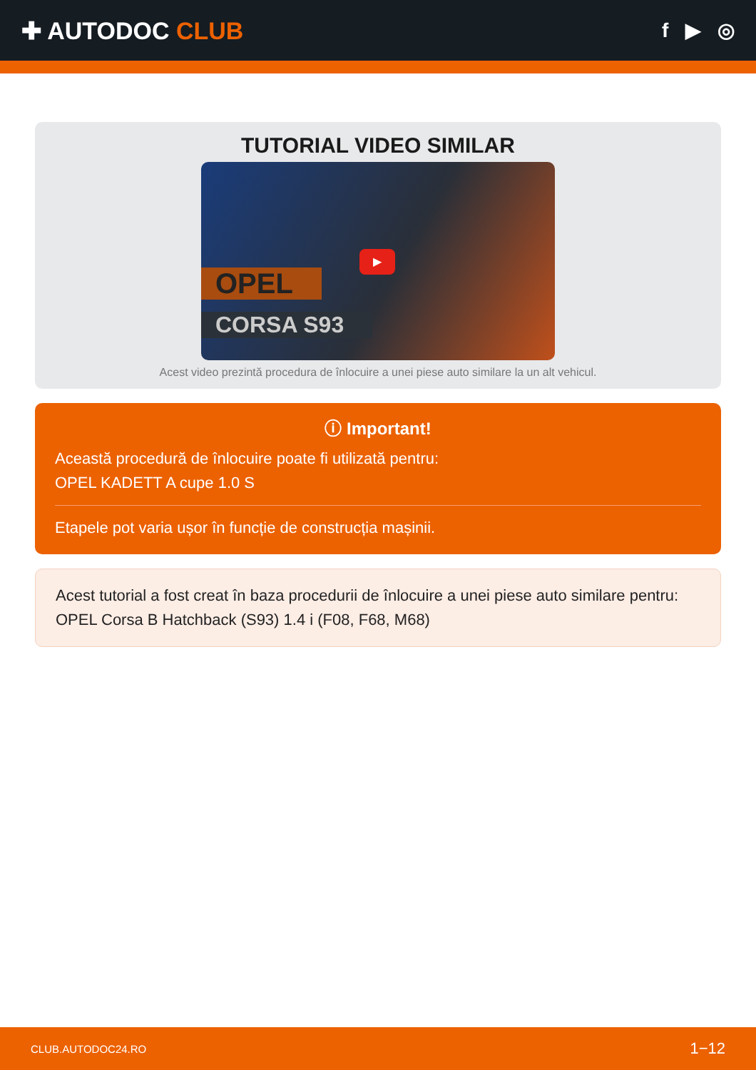✚ AUTODOC CLUB
f ▶ ◎
TUTORIAL VIDEO SIMILAR
▶
OPEL
CORSA S93
Acest video prezintă procedura de înlocuire a unei piese auto similare la un alt vehicul.
ⓘ Important!
Această procedură de înlocuire poate fi utilizată pentru:
OPEL KADETT A cupe 1.0 S
Etapele pot varia ușor în funcție de construcția mașinii.
Acest tutorial a fost creat în baza procedurii de înlocuire a unei piese auto similare pentru: OPEL Corsa B Hatchback (S93) 1.4 i (F08, F68, M68)
CLUB.AUTODOC24.RO 1−12